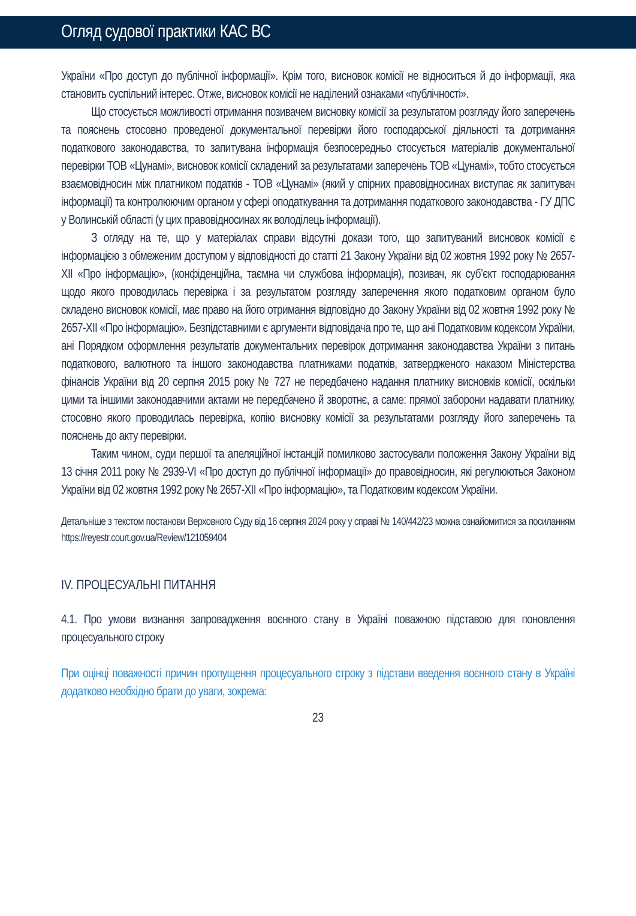Огляд судової практики КАС ВС
України «Про доступ до публічної інформації». Крім того, висновок комісії не відноситься й до інформації, яка становить суспільний інтерес. Отже, висновок комісії не наділений ознаками «публічності».
Що стосується можливості отримання позивачем висновку комісії за результатом розгляду його заперечень та пояснень стосовно проведеної документальної перевірки його господарської діяльності та дотримання податкового законодавства, то запитувана інформація безпосередньо стосується матеріалів документальної перевірки ТОВ «Цунамі», висновок комісії складений за результатами заперечень ТОВ «Цунамі», тобто стосується взаємовідносин між платником податків - ТОВ «Цунамі» (який у спірних правовідносинах виступає як запитувач інформації) та контролюючим органом у сфері оподаткування та дотримання податкового законодавства - ГУ ДПС у Волинській області (у цих правовідносинах як володілець інформації).
З огляду на те, що у матеріалах справи відсутні докази того, що запитуваний висновок комісії є інформацією з обмеженим доступом у відповідності до статті 21 Закону України від 02 жовтня 1992 року № 2657-XII «Про інформацію», (конфіденційна, таємна чи службова інформація), позивач, як суб’єкт господарювання щодо якого проводилась перевірка і за результатом розгляду заперечення якого податковим органом було складено висновок комісії, має право на його отримання відповідно до Закону України від 02 жовтня 1992 року № 2657-XII «Про інформацію». Безпідставними є аргументи відповідача про те, що ані Податковим кодексом України, ані Порядком оформлення результатів документальних перевірок дотримання законодавства України з питань податкового, валютного та іншого законодавства платниками податків, затвердженого наказом Міністерства фінансів України від 20 серпня 2015 року № 727 не передбачено надання платнику висновків комісії, оскільки цими та іншими законодавчими актами не передбачено й зворотнє, а саме: прямої заборони надавати платнику, стосовно якого проводилась перевірка, копію висновку комісії за результатами розгляду його заперечень та пояснень до акту перевірки.
Таким чином, суди першої та апеляційної інстанцій помилково застосували положення Закону України від 13 січня 2011 року № 2939-VI «Про доступ до публічної інформації» до правовідносин, які регулюються Законом України від 02 жовтня 1992 року № 2657-XII «Про інформацію», та Податковим кодексом України.
Детальніше з текстом постанови Верховного Суду від 16 серпня 2024 року у справі № 140/442/23 можна ознайомитися за посиланням https://reyestr.court.gov.ua/Review/121059404
IV. ПРОЦЕСУАЛЬНІ ПИТАННЯ
4.1. Про умови визнання запровадження воєнного стану в Україні поважною підставою для поновлення процесуального строку
При оцінці поважності причин пропущення процесуального строку з підстави введення воєнного стану в Україні додатково необхідно брати до уваги, зокрема:
23